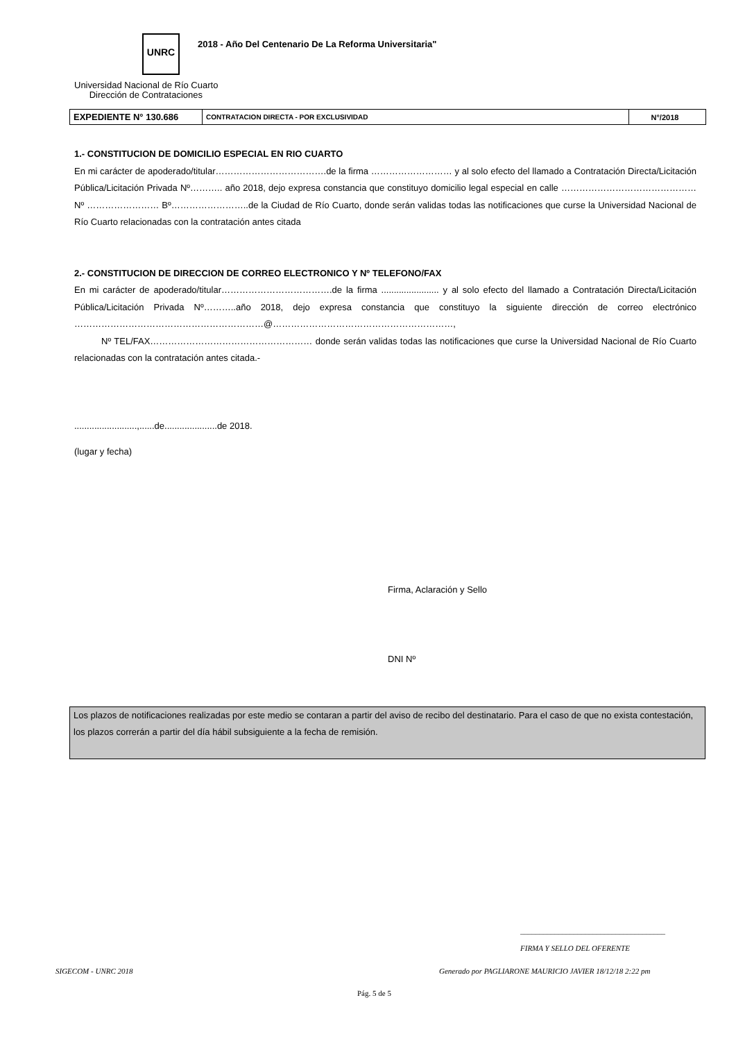UNRC
2018 - Año Del Centenario De La Reforma Universitaria"
Universidad Nacional de Río Cuarto
Dirección de Contrataciones
| EXPEDIENTE N° 130.686 | CONTRATACION DIRECTA - POR EXCLUSIVIDAD | N°/2018 |
1.- CONSTITUCION DE DOMICILIO ESPECIAL EN RIO CUARTO
En mi carácter de apoderado/titular……………………………….de la firma ……………………… y al solo efecto del llamado a Contratación Directa/Licitación Pública/Licitación Privada Nº……….. año 2018, dejo expresa constancia que constituyo domicilio legal especial en calle ………………………………………Nº …………………… Bº……………………..de la Ciudad de Río Cuarto, donde serán validas todas las notificaciones que curse la Universidad Nacional de Río Cuarto relacionadas con la contratación antes citada
2.- CONSTITUCION DE DIRECCION DE CORREO ELECTRONICO Y Nº TELEFONO/FAX
En mi carácter de apoderado/titular……………………………….de la firma ....................... y al solo efecto del llamado a Contratación Directa/Licitación Pública/Licitación Privada Nº………..año 2018, dejo expresa constancia que constituyo la siguiente dirección de correo electrónico ………………………………………………………@……………………………………………………,
Nº TEL/FAX……………………………………………… donde serán validas todas las notificaciones que curse la Universidad Nacional de Río Cuarto relacionadas con la contratación antes citada.-
.........................,......de.....................de 2018.
(lugar y fecha)
Firma, Aclaración y Sello
DNI Nº
Los plazos de notificaciones realizadas por este medio se contaran a partir del aviso de recibo del destinatario. Para el caso de que no exista contestación, los plazos correrán a partir del día hábil subsiguiente a la fecha de remisión.
______________________________________
FIRMA Y SELLO DEL OFERENTE
SIGECOM - UNRC 2018
Generado por PAGLIARONE MAURICIO JAVIER 18/12/18 2:22 pm
Pág. 5 de 5